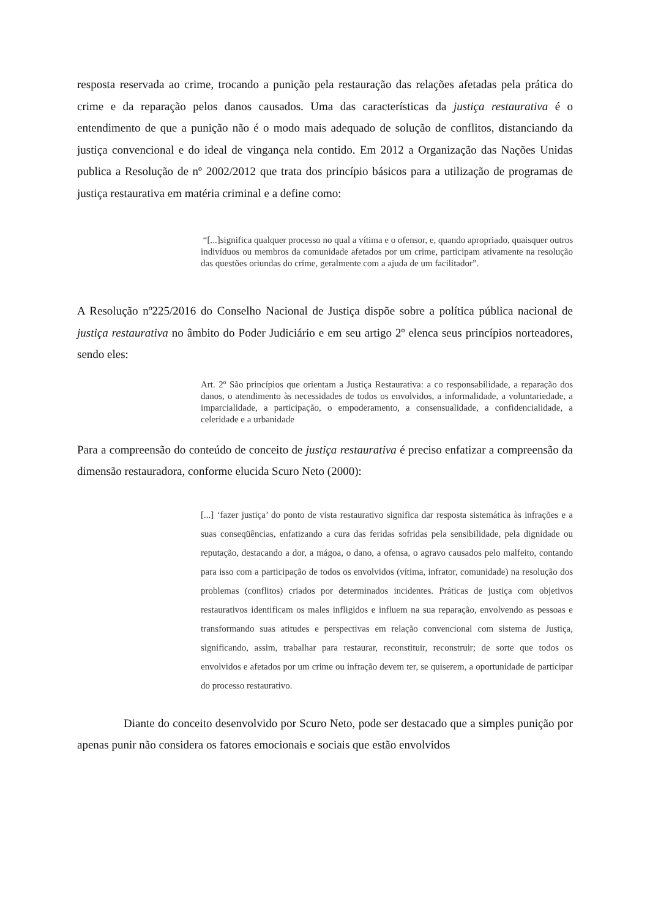resposta reservada ao crime, trocando a punição pela restauração das relações afetadas pela prática do crime e da reparação pelos danos causados. Uma das características da justiça restaurativa é o entendimento de que a punição não é o modo mais adequado de solução de conflitos, distanciando da justiça convencional e do ideal de vingança nela contido. Em 2012 a Organização das Nações Unidas publica a Resolução de nº 2002/2012 que trata dos princípio básicos para a utilização de programas de justiça restaurativa em matéria criminal e a define como:
“[...]significa qualquer processo no qual a vítima e o ofensor, e, quando apropriado, quaisquer outros indivíduos ou membros da comunidade afetados por um crime, participam ativamente na resolução das questões oriundas do crime, geralmente com a ajuda de um facilitador”.
A Resolução nº225/2016 do Conselho Nacional de Justiça dispõe sobre a política pública nacional de justiça restaurativa no âmbito do Poder Judiciário e em seu artigo 2º elenca seus princípios norteadores, sendo eles:
Art. 2º São princípios que orientam a Justiça Restaurativa: a co responsabilidade, a reparação dos danos, o atendimento às necessidades de todos os envolvidos, a informalidade, a voluntariedade, a imparcialidade, a participação, o empoderamento, a consensualidade, a confidencialidade, a celeridade e a urbanidade
Para a compreensão do conteúdo de conceito de justiça restaurativa é preciso enfatizar a compreensão da dimensão restauradora, conforme elucida Scuro Neto (2000):
[...] ‘fazer justiça’ do ponto de vista restaurativo significa dar resposta sistemática às infrações e a suas conseqüências, enfatizando a cura das feridas sofridas pela sensibilidade, pela dignidade ou reputação, destacando a dor, a mágoa, o dano, a ofensa, o agravo causados pelo malfeito, contando para isso com a participação de todos os envolvidos (vítima, infrator, comunidade) na resolução dos problemas (conflitos) criados por determinados incidentes. Práticas de justiça com objetivos restaurativos identificam os males infligidos e influem na sua reparação, envolvendo as pessoas e transformando suas atitudes e perspectivas em relação convencional com sistema de Justiça, significando, assim, trabalhar para restaurar, reconstituir, reconstruir; de sorte que todos os envolvidos e afetados por um crime ou infração devem ter, se quiserem, a oportunidade de participar do processo restaurativo.
Diante do conceito desenvolvido por Scuro Neto, pode ser destacado que a simples punição por apenas punir não considera os fatores emocionais e sociais que estão envolvidos